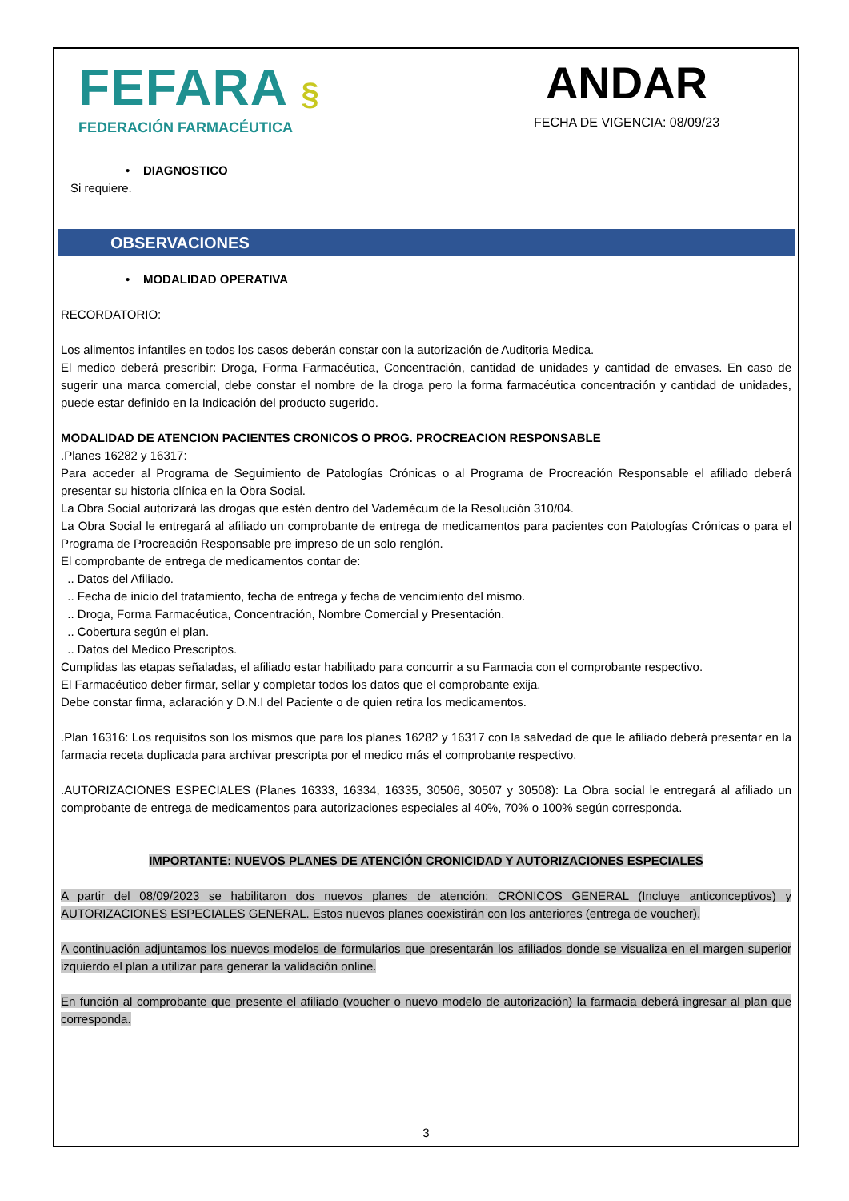FEFARA §
FEDERACIÓN FARMACÉUTICA
ANDAR
FECHA DE VIGENCIA: 08/09/23
• DIAGNOSTICO
Si requiere.
OBSERVACIONES
• MODALIDAD OPERATIVA
RECORDATORIO:
Los alimentos infantiles en todos los casos deberán constar con la autorización de Auditoria Medica.
El medico deberá prescribir: Droga, Forma Farmacéutica, Concentración, cantidad de unidades y cantidad de envases. En caso de sugerir una marca comercial, debe constar el nombre de la droga pero la forma farmacéutica concentración y cantidad de unidades, puede estar definido en la Indicación del producto sugerido.
MODALIDAD DE ATENCION PACIENTES CRONICOS O PROG. PROCREACION RESPONSABLE
.Planes 16282 y 16317:
Para acceder al Programa de Seguimiento de Patologías Crónicas o al Programa de Procreación Responsable el afiliado deberá presentar su historia clínica en la Obra Social.
La Obra Social autorizará las drogas que estén dentro del Vademécum de la Resolución 310/04.
La Obra Social le entregará al afiliado un comprobante de entrega de medicamentos para pacientes con Patologías Crónicas o para el Programa de Procreación Responsable pre impreso de un solo renglón.
El comprobante de entrega de medicamentos contar de:
.. Datos del Afiliado.
.. Fecha de inicio del tratamiento, fecha de entrega y fecha de vencimiento del mismo.
.. Droga, Forma Farmacéutica, Concentración, Nombre Comercial y Presentación.
.. Cobertura según el plan.
.. Datos del Medico Prescriptos.
Cumplidas las etapas señaladas, el afiliado estar habilitado para concurrir a su Farmacia con el comprobante respectivo.
El Farmacéutico deber firmar, sellar y completar todos los datos que el comprobante exija.
Debe constar firma, aclaración y D.N.I del Paciente o de quien retira los medicamentos.
.Plan 16316: Los requisitos son los mismos que para los planes 16282 y 16317 con la salvedad de que le afiliado deberá presentar en la farmacia receta duplicada para archivar prescripta por el medico más el comprobante respectivo.
.AUTORIZACIONES ESPECIALES (Planes 16333, 16334, 16335, 30506, 30507 y 30508): La Obra social le entregará al afiliado un comprobante de entrega de medicamentos para autorizaciones especiales al 40%, 70% o 100% según corresponda.
IMPORTANTE: NUEVOS PLANES DE ATENCIÓN CRONICIDAD Y AUTORIZACIONES ESPECIALES
A partir del 08/09/2023 se habilitaron dos nuevos planes de atención: CRÓNICOS GENERAL (Incluye anticonceptivos) y AUTORIZACIONES ESPECIALES GENERAL. Estos nuevos planes coexistirán con los anteriores (entrega de voucher).
A continuación adjuntamos los nuevos modelos de formularios que presentarán los afiliados donde se visualiza en el margen superior izquierdo el plan a utilizar para generar la validación online.
En función al comprobante que presente el afiliado (voucher o nuevo modelo de autorización) la farmacia deberá ingresar al plan que corresponda.
3